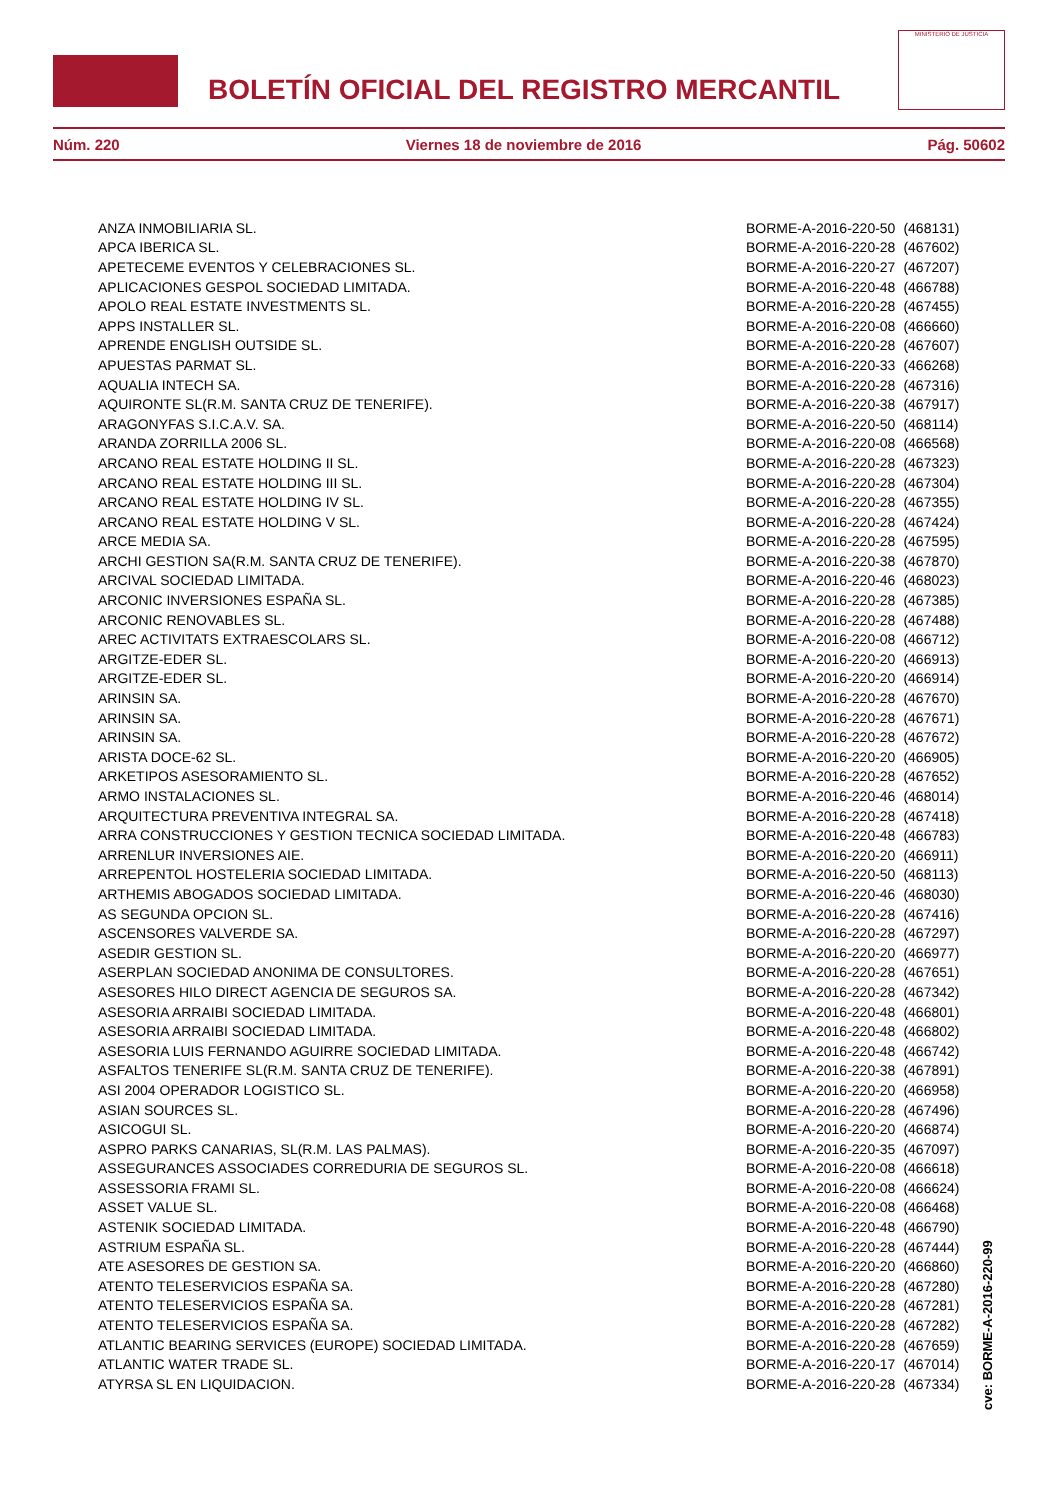BOLETÍN OFICIAL DEL REGISTRO MERCANTIL
MINISTERIO DE JUSTICIA
Núm. 220 Viernes 18 de noviembre de 2016 Pág. 50602
| ANZA INMOBILIARIA SL. | BORME-A-2016-220-50 | (468131) |
| APCA IBERICA SL. | BORME-A-2016-220-28 | (467602) |
| APETECEME EVENTOS Y CELEBRACIONES SL. | BORME-A-2016-220-27 | (467207) |
| APLICACIONES GESPOL SOCIEDAD LIMITADA. | BORME-A-2016-220-48 | (466788) |
| APOLO REAL ESTATE INVESTMENTS SL. | BORME-A-2016-220-28 | (467455) |
| APPS INSTALLER SL. | BORME-A-2016-220-08 | (466660) |
| APRENDE ENGLISH OUTSIDE SL. | BORME-A-2016-220-28 | (467607) |
| APUESTAS PARMAT SL. | BORME-A-2016-220-33 | (466268) |
| AQUALIA INTECH SA. | BORME-A-2016-220-28 | (467316) |
| AQUIRONTE SL(R.M. SANTA CRUZ DE TENERIFE). | BORME-A-2016-220-38 | (467917) |
| ARAGONYFAS S.I.C.A.V. SA. | BORME-A-2016-220-50 | (468114) |
| ARANDA ZORRILLA 2006 SL. | BORME-A-2016-220-08 | (466568) |
| ARCANO REAL ESTATE HOLDING II SL. | BORME-A-2016-220-28 | (467323) |
| ARCANO REAL ESTATE HOLDING III SL. | BORME-A-2016-220-28 | (467304) |
| ARCANO REAL ESTATE HOLDING IV SL. | BORME-A-2016-220-28 | (467355) |
| ARCANO REAL ESTATE HOLDING V SL. | BORME-A-2016-220-28 | (467424) |
| ARCE MEDIA SA. | BORME-A-2016-220-28 | (467595) |
| ARCHI GESTION SA(R.M. SANTA CRUZ DE TENERIFE). | BORME-A-2016-220-38 | (467870) |
| ARCIVAL SOCIEDAD LIMITADA. | BORME-A-2016-220-46 | (468023) |
| ARCONIC INVERSIONES ESPAÑA SL. | BORME-A-2016-220-28 | (467385) |
| ARCONIC RENOVABLES SL. | BORME-A-2016-220-28 | (467488) |
| AREC ACTIVITATS EXTRAESCOLARS SL. | BORME-A-2016-220-08 | (466712) |
| ARGITZE-EDER SL. | BORME-A-2016-220-20 | (466913) |
| ARGITZE-EDER SL. | BORME-A-2016-220-20 | (466914) |
| ARINSIN SA. | BORME-A-2016-220-28 | (467670) |
| ARINSIN SA. | BORME-A-2016-220-28 | (467671) |
| ARINSIN SA. | BORME-A-2016-220-28 | (467672) |
| ARISTA DOCE-62 SL. | BORME-A-2016-220-20 | (466905) |
| ARKETIPOS ASESORAMIENTO SL. | BORME-A-2016-220-28 | (467652) |
| ARMO INSTALACIONES SL. | BORME-A-2016-220-46 | (468014) |
| ARQUITECTURA PREVENTIVA INTEGRAL SA. | BORME-A-2016-220-28 | (467418) |
| ARRA CONSTRUCCIONES Y GESTION TECNICA SOCIEDAD LIMITADA. | BORME-A-2016-220-48 | (466783) |
| ARRENLUR INVERSIONES AIE. | BORME-A-2016-220-20 | (466911) |
| ARREPENTOL HOSTELERIA SOCIEDAD LIMITADA. | BORME-A-2016-220-50 | (468113) |
| ARTHEMIS ABOGADOS SOCIEDAD LIMITADA. | BORME-A-2016-220-46 | (468030) |
| AS SEGUNDA OPCION SL. | BORME-A-2016-220-28 | (467416) |
| ASCENSORES VALVERDE SA. | BORME-A-2016-220-28 | (467297) |
| ASEDIR GESTION SL. | BORME-A-2016-220-20 | (466977) |
| ASERPLAN SOCIEDAD ANONIMA DE CONSULTORES. | BORME-A-2016-220-28 | (467651) |
| ASESORES HILO DIRECT AGENCIA DE SEGUROS SA. | BORME-A-2016-220-28 | (467342) |
| ASESORIA ARRAIBI SOCIEDAD LIMITADA. | BORME-A-2016-220-48 | (466801) |
| ASESORIA ARRAIBI SOCIEDAD LIMITADA. | BORME-A-2016-220-48 | (466802) |
| ASESORIA LUIS FERNANDO AGUIRRE SOCIEDAD LIMITADA. | BORME-A-2016-220-48 | (466742) |
| ASFALTOS TENERIFE SL(R.M. SANTA CRUZ DE TENERIFE). | BORME-A-2016-220-38 | (467891) |
| ASI 2004 OPERADOR LOGISTICO SL. | BORME-A-2016-220-20 | (466958) |
| ASIAN SOURCES SL. | BORME-A-2016-220-28 | (467496) |
| ASICOGUI SL. | BORME-A-2016-220-20 | (466874) |
| ASPRO PARKS CANARIAS, SL(R.M. LAS PALMAS). | BORME-A-2016-220-35 | (467097) |
| ASSEGURANCES ASSOCIADES CORREDURIA DE SEGUROS SL. | BORME-A-2016-220-08 | (466618) |
| ASSESSORIA FRAMI SL. | BORME-A-2016-220-08 | (466624) |
| ASSET VALUE SL. | BORME-A-2016-220-08 | (466468) |
| ASTENIK SOCIEDAD LIMITADA. | BORME-A-2016-220-48 | (466790) |
| ASTRIUM ESPAÑA SL. | BORME-A-2016-220-28 | (467444) |
| ATE ASESORES DE GESTION SA. | BORME-A-2016-220-20 | (466860) |
| ATENTO TELESERVICIOS ESPAÑA SA. | BORME-A-2016-220-28 | (467280) |
| ATENTO TELESERVICIOS ESPAÑA SA. | BORME-A-2016-220-28 | (467281) |
| ATENTO TELESERVICIOS ESPAÑA SA. | BORME-A-2016-220-28 | (467282) |
| ATLANTIC BEARING SERVICES (EUROPE) SOCIEDAD LIMITADA. | BORME-A-2016-220-28 | (467659) |
| ATLANTIC WATER TRADE SL. | BORME-A-2016-220-17 | (467014) |
| ATYRSA SL EN LIQUIDACION. | BORME-A-2016-220-28 | (467334) |
cve: BORME-A-2016-220-99